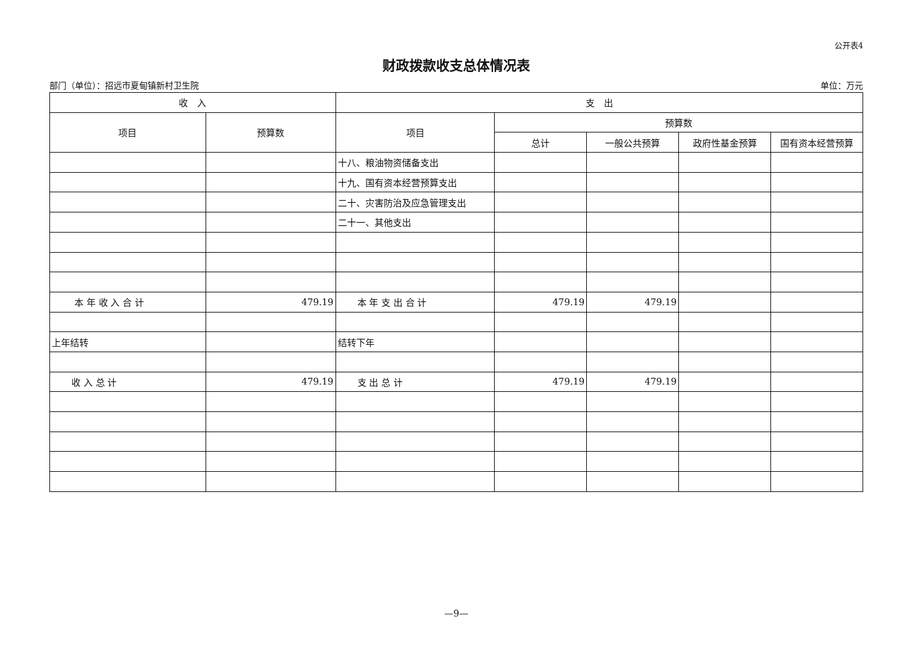公开表4
财政拨款收支总体情况表
部门（单位）：招远市夏甸镇新村卫生院 单位：万元
| 收 入 | | 支 出 | | | | |
| --- | --- | --- | --- | --- | --- | --- |
| 项目 | 预算数 | 项目 | 预算数 | | | |
| | | | 总计 | 一般公共预算 | 政府性基金预算 | 国有资本经营预算 |
| | | 十八、粮油物资储备支出 | | | | |
| | | 十九、国有资本经营预算支出 | | | | |
| | | 二十、灾害防治及应急管理支出 | | | | |
| | | 二十一、其他支出 | | | | |
| 本 年 收 入 合 计 | 479.19 | 本 年 支 出 合 计 | 479.19 | 479.19 | | |
| 上年结转 | | 结转下年 | | | | |
| 收 入 总 计 | 479.19 | 支 出 总 计 | 479.19 | 479.19 | | |
—9—